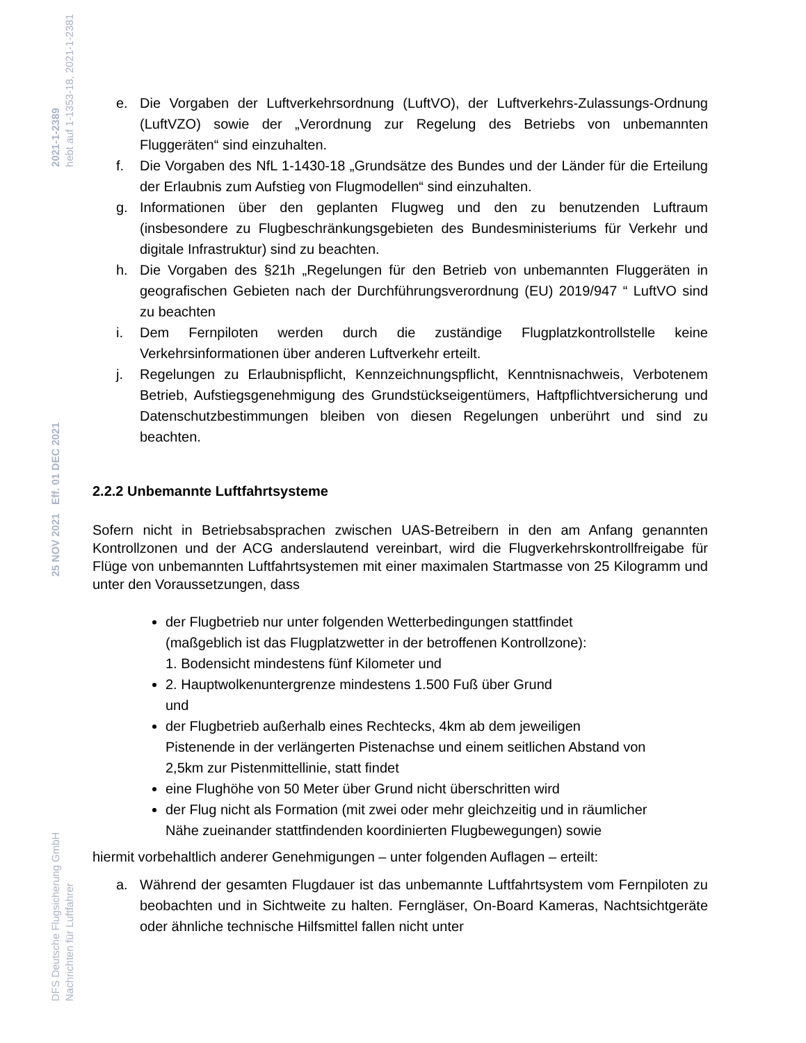DFS Deutsche Flugsicherung GmbH
Nachrichten für Luftfahrer
25 NOV 2021 Eff. 01 DEC 2021
2021-1-2389
hebt auf 1-1353-18, 2021-1-2381
e. Die Vorgaben der Luftverkehrsordnung (LuftVO), der Luftverkehrs-Zulassungs-Ordnung (LuftVZO) sowie der „Verordnung zur Regelung des Betriebs von unbemannten Fluggeräten“ sind einzuhalten.
f. Die Vorgaben des NfL 1-1430-18 „Grundsätze des Bundes und der Länder für die Erteilung der Erlaubnis zum Aufstieg von Flugmodellen“ sind einzuhalten.
g. Informationen über den geplanten Flugweg und den zu benutzenden Luftraum (insbesondere zu Flugbeschränkungsgebieten des Bundesministeriums für Verkehr und digitale Infrastruktur) sind zu beachten.
h. Die Vorgaben des §21h „Regelungen für den Betrieb von unbemannten Fluggeräten in geografischen Gebieten nach der Durchführungsverordnung (EU) 2019/947 “ LuftVO sind zu beachten
i. Dem Fernpiloten werden durch die zuständige Flugplatzkontrollstelle keine Verkehrsinformationen über anderen Luftverkehr erteilt.
j. Regelungen zu Erlaubnispflicht, Kennzeichnungspflicht, Kenntnisnachweis, Verbotenem Betrieb, Aufstiegsgenehmigung des Grundstückseigentümers, Haftpflichtversicherung und Datenschutzbestimmungen bleiben von diesen Regelungen unberührt und sind zu beachten.
2.2.2 Unbemannte Luftfahrtsysteme
Sofern nicht in Betriebsabsprachen zwischen UAS-Betreibern in den am Anfang genannten Kontrollzonen und der ACG anderslautend vereinbart, wird die Flugverkehrskontrollfreigabe für Flüge von unbemannten Luftfahrtsystemen mit einer maximalen Startmasse von 25 Kilogramm und unter den Voraussetzungen, dass
der Flugbetrieb nur unter folgenden Wetterbedingungen stattfindet (maßgeblich ist das Flugplatzwetter in der betroffenen Kontrollzone):
1. Bodensicht mindestens fünf Kilometer und
2. Hauptwolkenuntergrenze mindestens 1.500 Fuß über Grund
und
der Flugbetrieb außerhalb eines Rechtecks, 4km ab dem jeweiligen Pistenende in der verlängerten Pistenachse und einem seitlichen Abstand von 2,5km zur Pistenmittellinie, statt findet
eine Flughöhe von 50 Meter über Grund nicht überschritten wird
der Flug nicht als Formation (mit zwei oder mehr gleichzeitig und in räumlicher Nähe zueinander stattfindenden koordinierten Flugbewegungen) sowie
hiermit vorbehaltlich anderer Genehmigungen – unter folgenden Auflagen – erteilt:
a. Während der gesamten Flugdauer ist das unbemannte Luftfahrtsystem vom Fernpiloten zu beobachten und in Sichtweite zu halten. Ferngläser, On-Board Kameras, Nachtsichtgeräte oder ähnliche technische Hilfsmittel fallen nicht unter